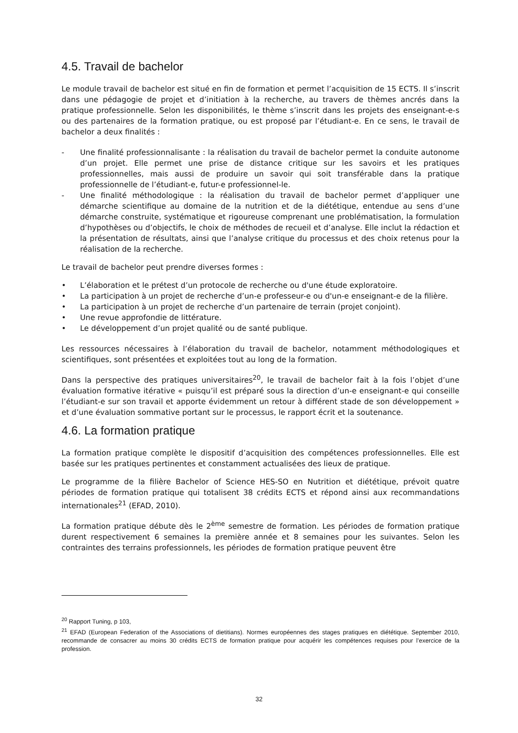4.5. Travail de bachelor
Le module travail de bachelor est situé en fin de formation et permet l’acquisition de 15 ECTS. Il s’inscrit dans une pédagogie de projet et d’initiation à la recherche, au travers de thèmes ancrés dans la pratique professionnelle. Selon les disponibilités, le thème s’inscrit dans les projets des enseignant-e-s ou des partenaires de la formation pratique, ou est proposé par l’étudiant-e. En ce sens, le travail de bachelor a deux finalités :
- Une finalité professionnalisante : la réalisation du travail de bachelor permet la conduite autonome d’un projet. Elle permet une prise de distance critique sur les savoirs et les pratiques professionnelles, mais aussi de produire un savoir qui soit transférable dans la pratique professionnelle de l’étudiant-e, futur-e professionnel-le.
- Une finalité méthodologique : la réalisation du travail de bachelor permet d’appliquer une démarche scientifique au domaine de la nutrition et de la diététique, entendue au sens d’une démarche construite, systématique et rigoureuse comprenant une problématisation, la formulation d’hypothèses ou d’objectifs, le choix de méthodes de recueil et d’analyse. Elle inclut la rédaction et la présentation de résultats, ainsi que l’analyse critique du processus et des choix retenus pour la réalisation de la recherche.
Le travail de bachelor peut prendre diverses formes :
• L’élaboration et le prétest d’un protocole de recherche ou d'une étude exploratoire.
• La participation à un projet de recherche d’un-e professeur-e ou d'un-e enseignant-e de la filière.
• La participation à un projet de recherche d’un partenaire de terrain (projet conjoint).
• Une revue approfondie de littérature.
• Le développement d’un projet qualité ou de santé publique.
Les ressources nécessaires à l’élaboration du travail de bachelor, notamment méthodologiques et scientifiques, sont présentées et exploitées tout au long de la formation.
Dans la perspective des pratiques universitaires<sup>20</sup>, le travail de bachelor fait à la fois l’objet d’une évaluation formative itérative « puisqu’il est préparé sous la direction d’un-e enseignant-e qui conseille l’étudiant-e sur son travail et apporte évidemment un retour à différent stade de son développement » et d’une évaluation sommative portant sur le processus, le rapport écrit et la soutenance.
4.6. La formation pratique
La formation pratique complète le dispositif d’acquisition des compétences professionnelles. Elle est basée sur les pratiques pertinentes et constamment actualisées des lieux de pratique.
Le programme de la filière Bachelor of Science HES-SO en Nutrition et diététique, prévoit quatre périodes de formation pratique qui totalisent 38 crédits ECTS et répond ainsi aux recommandations internationales<sup>21</sup> (EFAD, 2010).
La formation pratique débute dès le 2<sup>ème</sup> semestre de formation. Les périodes de formation pratique durent respectivement 6 semaines la première année et 8 semaines pour les suivantes. Selon les contraintes des terrains professionnels, les périodes de formation pratique peuvent être
<sup>20</sup> Rapport Tuning, p 103,
<sup>21</sup> EFAD (European Federation of the Associations of dietitians). Normes européennes des stages pratiques en diététique. September 2010, recommande de consacrer au moins 30 crédits ECTS de formation pratique pour acquérir les compétences requises pour l’exercice de la profession.
32